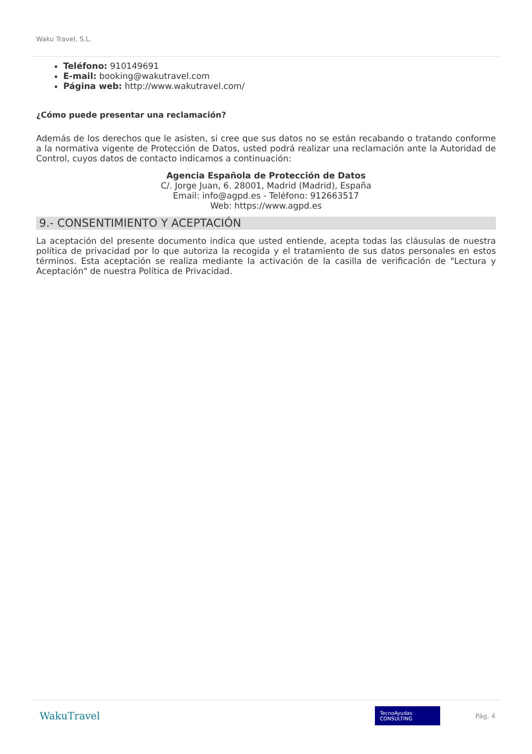Waku Travel, S.L.
Teléfono: 910149691
E-mail: booking@wakutravel.com
Página web: http://www.wakutravel.com/
¿Cómo puede presentar una reclamación?
Además de los derechos que le asisten, si cree que sus datos no se están recabando o tratando conforme a la normativa vigente de Protección de Datos, usted podrá realizar una reclamación ante la Autoridad de Control, cuyos datos de contacto indicamos a continuación:
Agencia Española de Protección de Datos
C/. Jorge Juan, 6. 28001, Madrid (Madrid), España
Email: info@agpd.es - Teléfono: 912663517
Web: https://www.agpd.es
9.- CONSENTIMIENTO Y ACEPTACIÓN
La aceptación del presente documento indica que usted entiende, acepta todas las cláusulas de nuestra política de privacidad por lo que autoriza la recogida y el tratamiento de sus datos personales en estos términos. Esta aceptación se realiza mediante la activación de la casilla de verificación de "Lectura y Aceptación" de nuestra Política de Privacidad.
WakuTravel TecnoAyudas CONSULTING Pág. 4